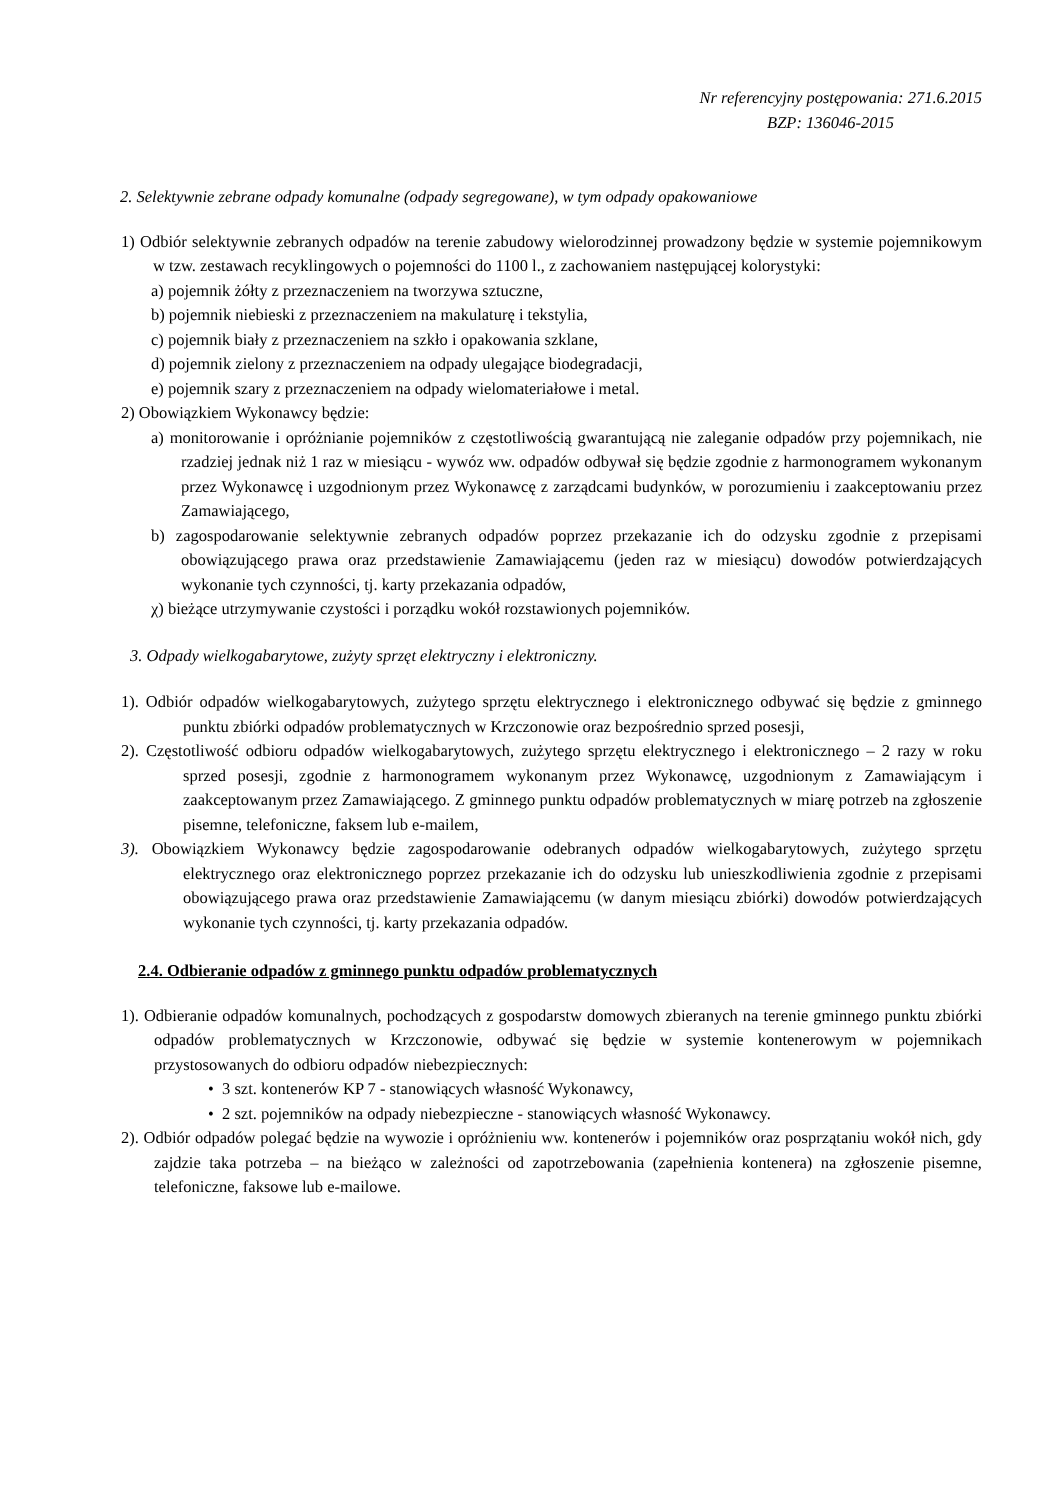Nr referencyjny postępowania: 271.6.2015
BZP: 136046-2015
2. Selektywnie zebrane odpady komunalne (odpady segregowane), w tym odpady opakowaniowe
1) Odbiór selektywnie zebranych odpadów na terenie zabudowy wielorodzinnej prowadzony będzie w systemie pojemnikowym w tzw. zestawach recyklingowych o pojemności do 1100 l., z zachowaniem następującej kolorystyki:
a) pojemnik żółty z przeznaczeniem na tworzywa sztuczne,
b) pojemnik niebieski z przeznaczeniem na makulaturę i tekstylia,
c) pojemnik biały z przeznaczeniem na szkło i opakowania szklane,
d) pojemnik zielony z przeznaczeniem na odpady ulegające biodegradacji,
e) pojemnik szary z przeznaczeniem na odpady wielomateriałowe i metal.
2) Obowiązkiem Wykonawcy będzie:
a) monitorowanie i opróżnianie pojemników z częstotliwością gwarantującą nie zaleganie odpadów przy pojemnikach, nie rzadziej jednak niż 1 raz w miesiącu - wywóz ww. odpadów odbywał się będzie zgodnie z harmonogramem wykonanym przez Wykonawcę i uzgodnionym przez Wykonawcę z zarządcami budynków, w porozumieniu i zaakceptowaniu przez Zamawiającego,
b) zagospodarowanie selektywnie zebranych odpadów poprzez przekazanie ich do odzysku zgodnie z przepisami obowiązującego prawa oraz przedstawienie Zamawiającemu (jeden raz w miesiącu) dowodów potwierdzających wykonanie tych czynności, tj. karty przekazania odpadów,
χ) bieżące utrzymywanie czystości i porządku wokół rozstawionych pojemników.
3. Odpady wielkogabarytowe, zużyty sprzęt elektryczny i elektroniczny.
1). Odbiór odpadów wielkogabarytowych, zużytego sprzętu elektrycznego i elektronicznego odbywać się będzie z gminnego punktu zbiórki odpadów problematycznych w Krzczonowie oraz bezpośrednio sprzed posesji,
2). Częstotliwość odbioru odpadów wielkogabarytowych, zużytego sprzętu elektrycznego i elektronicznego – 2 razy w roku sprzed posesji, zgodnie z harmonogramem wykonanym przez Wykonawcę, uzgodnionym z Zamawiającym i zaakceptowanym przez Zamawiającego. Z gminnego punktu odpadów problematycznych w miarę potrzeb na zgłoszenie pisemne, telefoniczne, faksem lub e-mailem,
3). Obowiązkiem Wykonawcy będzie zagospodarowanie odebranych odpadów wielkogabarytowych, zużytego sprzętu elektrycznego oraz elektronicznego poprzez przekazanie ich do odzysku lub unieszkodliwienia zgodnie z przepisami obowiązującego prawa oraz przedstawienie Zamawiającemu (w danym miesiącu zbiórki) dowodów potwierdzających wykonanie tych czynności, tj. karty przekazania odpadów.
2.4. Odbieranie odpadów z gminnego punktu odpadów problematycznych
1). Odbieranie odpadów komunalnych, pochodzących z gospodarstw domowych zbieranych na terenie gminnego punktu zbiórki odpadów problematycznych w Krzczonowie, odbywać się będzie w systemie kontenerowym w pojemnikach przystosowanych do odbioru odpadów niebezpiecznych:
• 3 szt. kontenerów KP 7 - stanowiących własność Wykonawcy,
• 2 szt. pojemników na odpady niebezpieczne - stanowiących własność Wykonawcy.
2). Odbiór odpadów polegać będzie na wywozie i opróżnieniu ww. kontenerów i pojemników oraz posprzątaniu wokół nich, gdy zajdzie taka potrzeba – na bieżąco w zależności od zapotrzebowania (zapełnienia kontenera) na zgłoszenie pisemne, telefoniczne, faksowe lub e-mailowe.